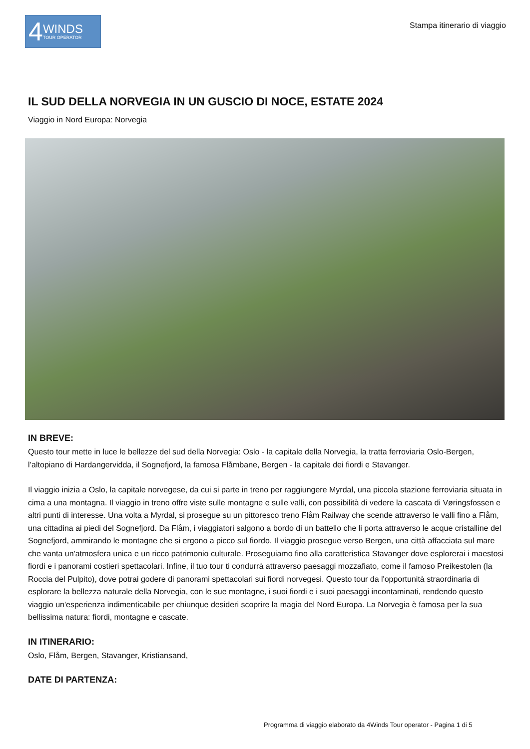4
WINDS
TOUR OPERATOR
Stampa itinerario di viaggio
IL SUD DELLA NORVEGIA IN UN GUSCIO DI NOCE, ESTATE 2024
Viaggio in Nord Europa: Norvegia
IN BREVE:
Questo tour mette in luce le bellezze del sud della Norvegia: Oslo - la capitale della Norvegia, la tratta ferroviaria Oslo-Bergen, l’altopiano di Hardangervidda, il Sognefjord, la famosa Flåmbane, Bergen - la capitale dei fiordi e Stavanger.
Il viaggio inizia a Oslo, la capitale norvegese, da cui si parte in treno per raggiungere Myrdal, una piccola stazione ferroviaria situata in cima a una montagna. Il viaggio in treno offre viste sulle montagne e sulle valli, con possibilità di vedere la cascata di Vøringsfossen e altri punti di interesse. Una volta a Myrdal, si prosegue su un pittoresco treno Flåm Railway che scende attraverso le valli fino a Flåm, una cittadina ai piedi del Sognefjord. Da Flåm, i viaggiatori salgono a bordo di un battello che li porta attraverso le acque cristalline del Sognefjord, ammirando le montagne che si ergono a picco sul fiordo. Il viaggio prosegue verso Bergen, una città affacciata sul mare che vanta un'atmosfera unica e un ricco patrimonio culturale. Proseguiamo fino alla caratteristica Stavanger dove esplorerai i maestosi fiordi e i panorami costieri spettacolari. Infine, il tuo tour ti condurrà attraverso paesaggi mozzafiato, come il famoso Preikestolen (la Roccia del Pulpito), dove potrai godere di panorami spettacolari sui fiordi norvegesi. Questo tour da l'opportunità straordinaria di esplorare la bellezza naturale della Norvegia, con le sue montagne, i suoi fiordi e i suoi paesaggi incontaminati, rendendo questo viaggio un'esperienza indimenticabile per chiunque desideri scoprire la magia del Nord Europa. La Norvegia è famosa per la sua bellissima natura: fiordi, montagne e cascate.
IN ITINERARIO:
Oslo, Flåm, Bergen, Stavanger, Kristiansand,
DATE DI PARTENZA:
Programma di viaggio elaborato da 4Winds Tour operator - Pagina 1 di 5